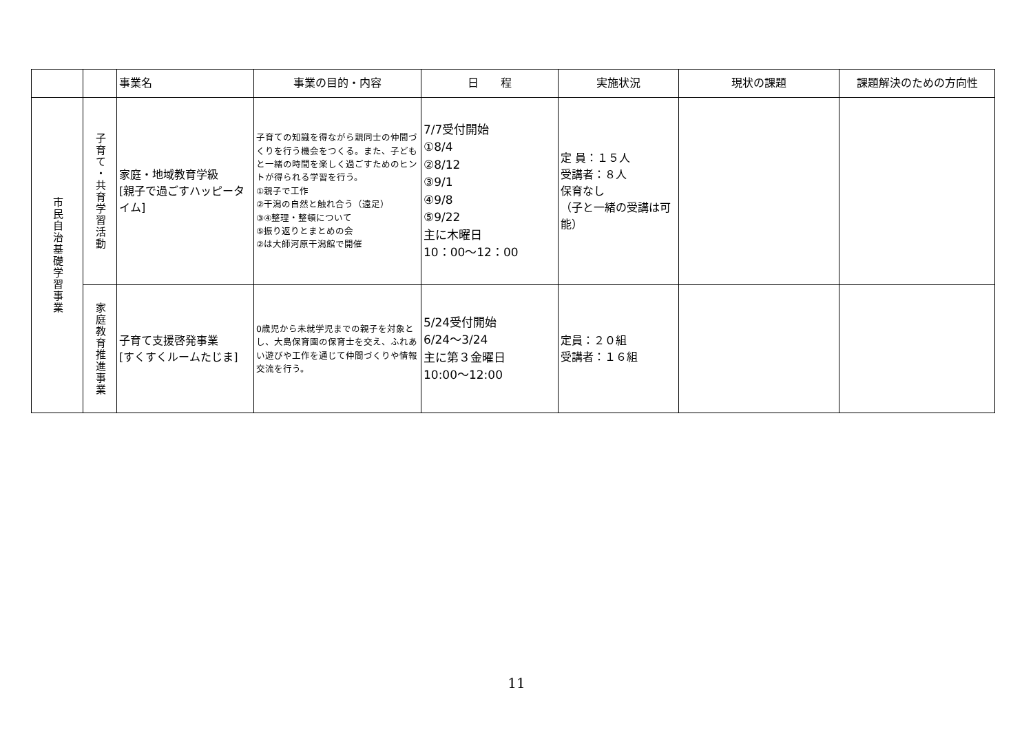| | | 事業名 | 事業の目的・内容 | 日 程 | 実施状況 | 現状の課題 | 課題解決のための方向性 |
| --- | --- | --- | --- | --- | --- | --- | --- |
| 市民自治基礎学習事業 | 子育て・共育学習活動 | 家庭・地域教育学級 [親子で過ごすハッピータイム] | 子育ての知識を得ながら親同士の仲間づくりを行う機会をつくる。また、子どもと一緒の時間を楽しく過ごすためのヒントが得られる学習を行う。 ①親子で工作 ②干潟の自然と触れ合う（遠足） ③④整理・整頓について ⑤振り返りとまとめの会 ②は大師河原干潟館で開催 | 7/7受付開始 ①8/4 ②8/12 ③9/1 ④9/8 ⑤9/22 主に木曜日 10：00～12：00 | 定 員：１５人 受講者：８人 保育なし （子と一緒の受講は可能） | | |
| | 家庭教育推進事業 | 子育て支援啓発事業 [すくすくルームたじま] | 0歳児から未就学児までの親子を対象とし、大島保育園の保育士を交え、ふれあい遊びや工作を通じて仲間づくりや情報交流を行う。 | 5/24受付開始 6/24～3/24 主に第３金曜日 10:00～12:00 | 定員：２０組 受講者：１６組 | | |
11